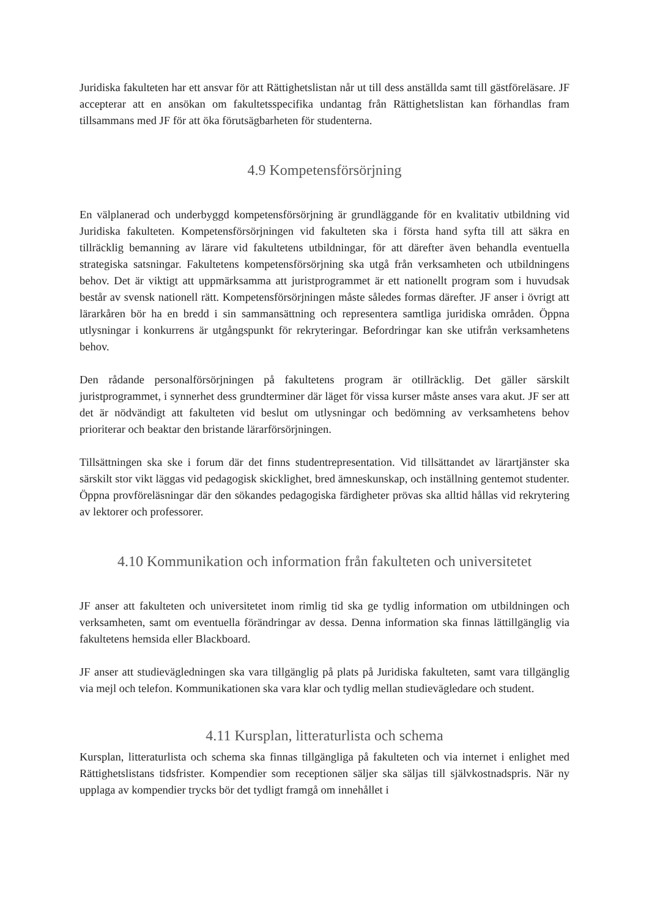Juridiska fakulteten har ett ansvar för att Rättighetslistan når ut till dess anställda samt till gästföreläsare. JF accepterar att en ansökan om fakultetsspecifika undantag från Rättighetslistan kan förhandlas fram tillsammans med JF för att öka förutsägbarheten för studenterna.
4.9 Kompetensförsörjning
En välplanerad och underbyggd kompetensförsörjning är grundläggande för en kvalitativ utbildning vid Juridiska fakulteten. Kompetensförsörjningen vid fakulteten ska i första hand syfta till att säkra en tillräcklig bemanning av lärare vid fakultetens utbildningar, för att därefter även behandla eventuella strategiska satsningar. Fakultetens kompetensförsörjning ska utgå från verksamheten och utbildningens behov. Det är viktigt att uppmärksamma att juristprogrammet är ett nationellt program som i huvudsak består av svensk nationell rätt. Kompetensförsörjningen måste således formas därefter. JF anser i övrigt att lärarkåren bör ha en bredd i sin sammansättning och representera samtliga juridiska områden. Öppna utlysningar i konkurrens är utgångspunkt för rekryteringar. Befordringar kan ske utifrån verksamhetens behov.
Den rådande personalförsörjningen på fakultetens program är otillräcklig. Det gäller särskilt juristprogrammet, i synnerhet dess grundterminer där läget för vissa kurser måste anses vara akut. JF ser att det är nödvändigt att fakulteten vid beslut om utlysningar och bedömning av verksamhetens behov prioriterar och beaktar den bristande lärarförsörjningen.
Tillsättningen ska ske i forum där det finns studentrepresentation. Vid tillsättandet av lärartjänster ska särskilt stor vikt läggas vid pedagogisk skicklighet, bred ämneskunskap, och inställning gentemot studenter. Öppna provföreläsningar där den sökandes pedagogiska färdigheter prövas ska alltid hållas vid rekrytering av lektorer och professorer.
4.10 Kommunikation och information från fakulteten och universitetet
JF anser att fakulteten och universitetet inom rimlig tid ska ge tydlig information om utbildningen och verksamheten, samt om eventuella förändringar av dessa. Denna information ska finnas lättillgänglig via fakultetens hemsida eller Blackboard.
JF anser att studievägledningen ska vara tillgänglig på plats på Juridiska fakulteten, samt vara tillgänglig via mejl och telefon. Kommunikationen ska vara klar och tydlig mellan studievägledare och student.
4.11 Kursplan, litteraturlista och schema
Kursplan, litteraturlista och schema ska finnas tillgängliga på fakulteten och via internet i enlighet med Rättighetslistans tidsfrister. Kompendier som receptionen säljer ska säljas till självkostnadspris. När ny upplaga av kompendier trycks bör det tydligt framgå om innehållet i